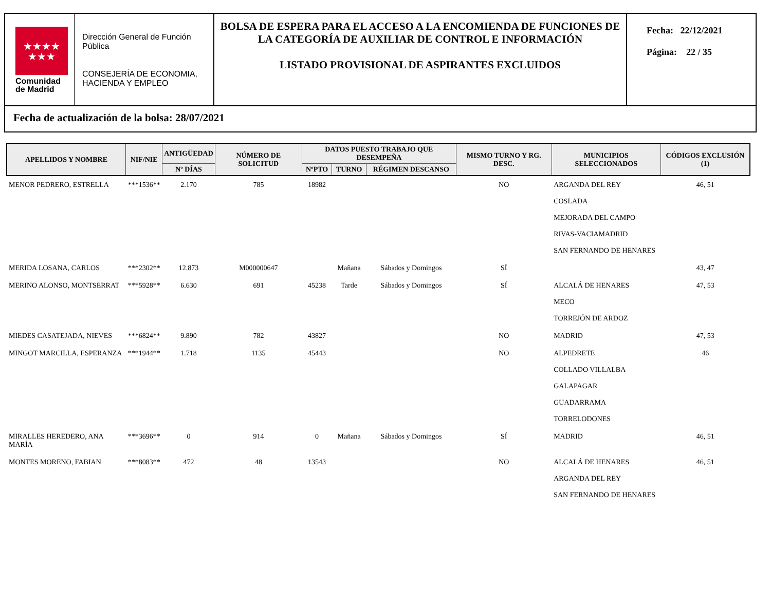★★★★
★★★
Comunidad
de Madrid
Dirección General de Función Pública
CONSEJERÍA DE ECONOMIA, HACIENDA Y EMPLEO
BOLSA DE ESPERA PARA EL ACCESO A LA ENCOMIENDA DE FUNCIONES DE LA CATEGORÍA DE AUXILIAR DE CONTROL E INFORMACIÓN
LISTADO PROVISIONAL DE ASPIRANTES EXCLUIDOS
Fecha: 22/12/2021
Página: 22 / 35
Fecha de actualización de la bolsa: 28/07/2021
| APELLIDOS Y NOMBRE | NIF/NIE | ANTIGÜEDAD | NÚMERO DE SOLICITUD | DATOS PUESTO TRABAJO QUE DESEMPEÑA | | | MISMO TURNO Y RG. DESC. | MUNICIPIOS SELECCIONADOS | CÓDIGOS EXCLUSIÓN (1) |
| --- | --- | --- | --- | --- | --- | --- | --- | --- | --- |
| | | Nº DÍAS | | NºPTO | TURNO | RÉGIMEN DESCANSO | | | |
| MENOR PEDRERO, ESTRELLA | ***1536** | 2.170 | 785 | 18982 | | | NO | ARGANDA DEL REY COSLADA MEJORADA DEL CAMPO RIVAS-VACIAMADRID SAN FERNANDO DE HENARES | 46, 51 |
| MERIDA LOSANA, CARLOS | ***2302** | 12.873 | M000000647 | | Mañana | Sábados y Domingos | SÍ | | 43, 47 |
| MERINO ALONSO, MONTSERRAT | ***5928** | 6.630 | 691 | 45238 | Tarde | Sábados y Domingos | SÍ | ALCALÁ DE HENARES MECO TORREJÓN DE ARDOZ | 47, 53 |
| MIEDES CASATEJADA, NIEVES | ***6824** | 9.890 | 782 | 43827 | | | NO | MADRID | 47, 53 |
| MINGOT MARCILLA, ESPERANZA | ***1944** | 1.718 | 1135 | 45443 | | | NO | ALPEDRETE COLLADO VILLALBA GALAPAGAR GUADARRAMA TORRELODONES | 46 |
| MIRALLES HEREDERO, ANA MARÍA | ***3696** | 0 | 914 | 0 | Mañana | Sábados y Domingos | SÍ | MADRID | 46, 51 |
| MONTES MORENO, FABIAN | ***8083** | 472 | 48 | 13543 | | | NO | ALCALÁ DE HENARES ARGANDA DEL REY SAN FERNANDO DE HENARES | 46, 51 |